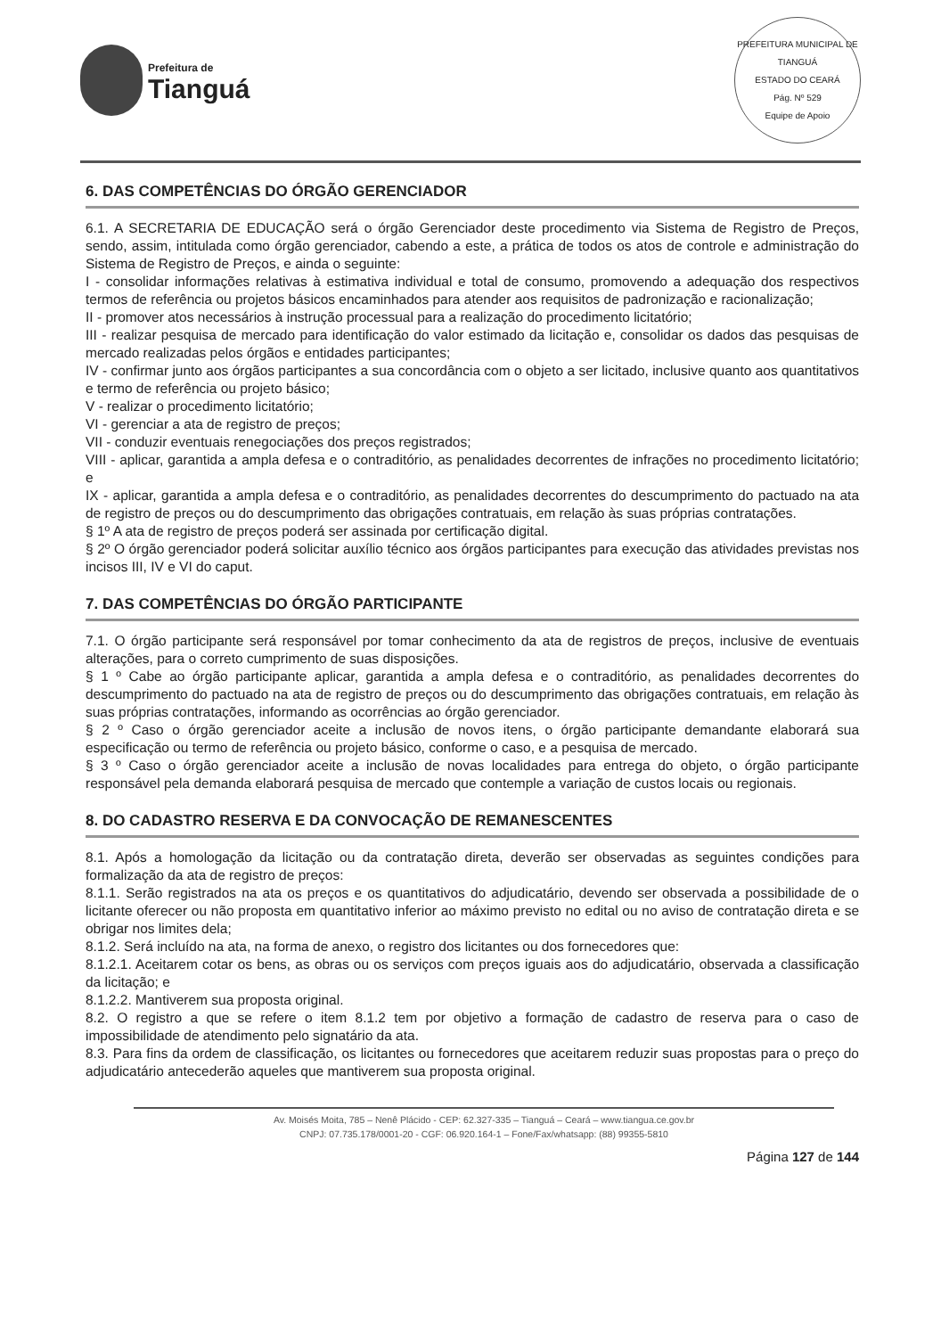Prefeitura de
Tianguá
PREFEITURA MUNICIPAL DE TIANGUÁ
ESTADO DO CEARÁ
Pág. Nº 529
Equipe de Apoio
6. DAS COMPETÊNCIAS DO ÓRGÃO GERENCIADOR
6.1. A SECRETARIA DE EDUCAÇÃO será o órgão Gerenciador deste procedimento via Sistema de Registro de Preços, sendo, assim, intitulada como órgão gerenciador, cabendo a este, a prática de todos os atos de controle e administração do Sistema de Registro de Preços, e ainda o seguinte:
I - consolidar informações relativas à estimativa individual e total de consumo, promovendo a adequação dos respectivos termos de referência ou projetos básicos encaminhados para atender aos requisitos de padronização e racionalização;
II - promover atos necessários à instrução processual para a realização do procedimento licitatório;
III - realizar pesquisa de mercado para identificação do valor estimado da licitação e, consolidar os dados das pesquisas de mercado realizadas pelos órgãos e entidades participantes;
IV - confirmar junto aos órgãos participantes a sua concordância com o objeto a ser licitado, inclusive quanto aos quantitativos e termo de referência ou projeto básico;
V - realizar o procedimento licitatório;
VI - gerenciar a ata de registro de preços;
VII - conduzir eventuais renegociações dos preços registrados;
VIII - aplicar, garantida a ampla defesa e o contraditório, as penalidades decorrentes de infrações no procedimento licitatório; e
IX - aplicar, garantida a ampla defesa e o contraditório, as penalidades decorrentes do descumprimento do pactuado na ata de registro de preços ou do descumprimento das obrigações contratuais, em relação às suas próprias contratações.
§ 1º A ata de registro de preços poderá ser assinada por certificação digital.
§ 2º O órgão gerenciador poderá solicitar auxílio técnico aos órgãos participantes para execução das atividades previstas nos incisos III, IV e VI do caput.
7. DAS COMPETÊNCIAS DO ÓRGÃO PARTICIPANTE
7.1. O órgão participante será responsável por tomar conhecimento da ata de registros de preços, inclusive de eventuais alterações, para o correto cumprimento de suas disposições.
§ 1 º Cabe ao órgão participante aplicar, garantida a ampla defesa e o contraditório, as penalidades decorrentes do descumprimento do pactuado na ata de registro de preços ou do descumprimento das obrigações contratuais, em relação às suas próprias contratações, informando as ocorrências ao órgão gerenciador.
§ 2 º Caso o órgão gerenciador aceite a inclusão de novos itens, o órgão participante demandante elaborará sua especificação ou termo de referência ou projeto básico, conforme o caso, e a pesquisa de mercado.
§ 3 º Caso o órgão gerenciador aceite a inclusão de novas localidades para entrega do objeto, o órgão participante responsável pela demanda elaborará pesquisa de mercado que contemple a variação de custos locais ou regionais.
8. DO CADASTRO RESERVA E DA CONVOCAÇÃO DE REMANESCENTES
8.1. Após a homologação da licitação ou da contratação direta, deverão ser observadas as seguintes condições para formalização da ata de registro de preços:
8.1.1. Serão registrados na ata os preços e os quantitativos do adjudicatário, devendo ser observada a possibilidade de o licitante oferecer ou não proposta em quantitativo inferior ao máximo previsto no edital ou no aviso de contratação direta e se obrigar nos limites dela;
8.1.2. Será incluído na ata, na forma de anexo, o registro dos licitantes ou dos fornecedores que:
8.1.2.1. Aceitarem cotar os bens, as obras ou os serviços com preços iguais aos do adjudicatário, observada a classificação da licitação; e
8.1.2.2. Mantiverem sua proposta original.
8.2. O registro a que se refere o item 8.1.2 tem por objetivo a formação de cadastro de reserva para o caso de impossibilidade de atendimento pelo signatário da ata.
8.3. Para fins da ordem de classificação, os licitantes ou fornecedores que aceitarem reduzir suas propostas para o preço do adjudicatário antecederão aqueles que mantiverem sua proposta original.
Av. Moisés Moita, 785 – Nenê Plácido - CEP: 62.327-335 – Tianguá – Ceará – www.tiangua.ce.gov.br
CNPJ: 07.735.178/0001-20 - CGF: 06.920.164-1 – Fone/Fax/whatsapp: (88) 99355-5810
Página 127 de 144